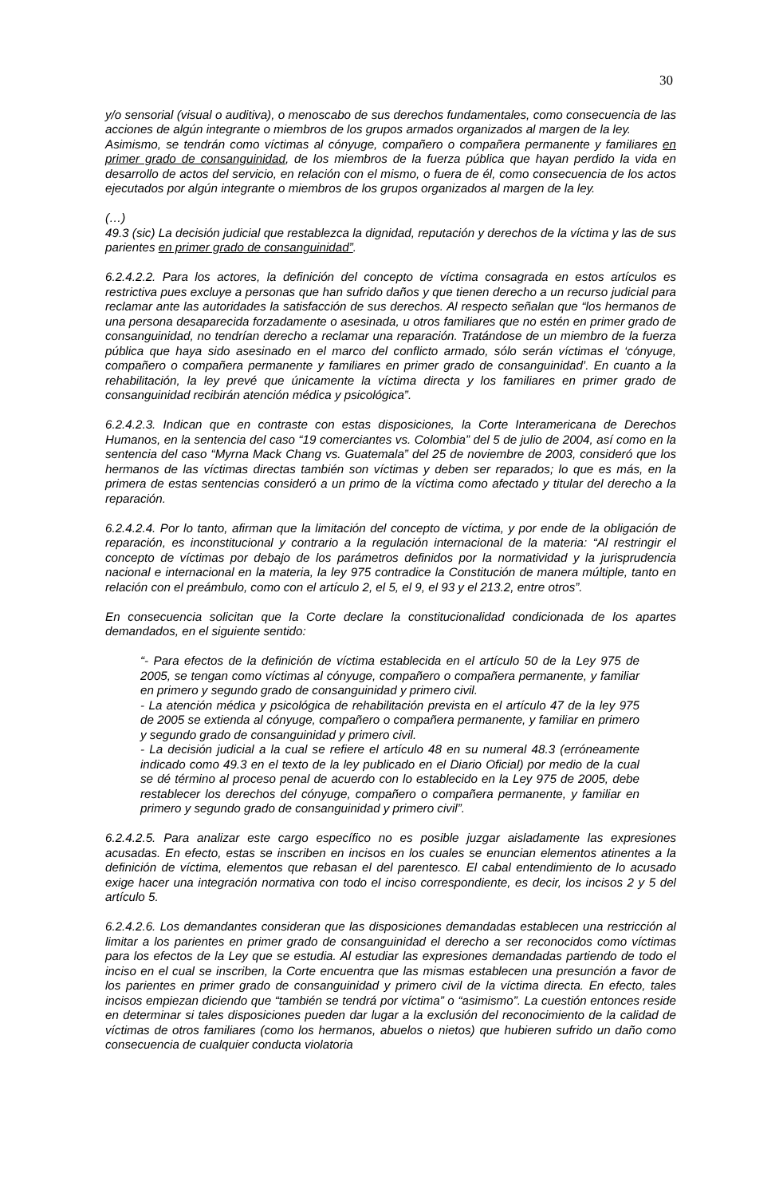30
y/o sensorial (visual o auditiva), o menoscabo de sus derechos fundamentales, como consecuencia de las acciones de algún integrante o miembros de los grupos armados organizados al margen de la ley.
Asimismo, se tendrán como víctimas al cónyuge, compañero o compañera permanente y familiares en primer grado de consanguinidad, de los miembros de la fuerza pública que hayan perdido la vida en desarrollo de actos del servicio, en relación con el mismo, o fuera de él, como consecuencia de los actos ejecutados por algún integrante o miembros de los grupos organizados al margen de la ley.
(…)
49.3 (sic) La decisión judicial que restablezca la dignidad, reputación y derechos de la víctima y las de sus parientes en primer grado de consanguinidad”.
6.2.4.2.2. Para los actores, la definición del concepto de víctima consagrada en estos artículos es restrictiva pues excluye a personas que han sufrido daños y que tienen derecho a un recurso judicial para reclamar ante las autoridades la satisfacción de sus derechos. Al respecto señalan que “los hermanos de una persona desaparecida forzadamente o asesinada, u otros familiares que no estén en primer grado de consanguinidad, no tendrían derecho a reclamar una reparación. Tratándose de un miembro de la fuerza pública que haya sido asesinado en el marco del conflicto armado, sólo serán víctimas el ‘cónyuge, compañero o compañera permanente y familiares en primer grado de consanguinidad’. En cuanto a la rehabilitación, la ley prevé que únicamente la víctima directa y los familiares en primer grado de consanguinidad recibirán atención médica y psicológica”.
6.2.4.2.3. Indican que en contraste con estas disposiciones, la Corte Interamericana de Derechos Humanos, en la sentencia del caso “19 comerciantes vs. Colombia” del 5 de julio de 2004, así como en la sentencia del caso “Myrna Mack Chang vs. Guatemala” del 25 de noviembre de 2003, consideró que los hermanos de las víctimas directas también son víctimas y deben ser reparados; lo que es más, en la primera de estas sentencias consideró a un primo de la víctima como afectado y titular del derecho a la reparación.
6.2.4.2.4. Por lo tanto, afirman que la limitación del concepto de víctima, y por ende de la obligación de reparación, es inconstitucional y contrario a la regulación internacional de la materia: “Al restringir el concepto de víctimas por debajo de los parámetros definidos por la normatividad y la jurisprudencia nacional e internacional en la materia, la ley 975 contradice la Constitución de manera múltiple, tanto en relación con el preámbulo, como con el artículo 2, el 5, el 9, el 93 y el 213.2, entre otros”.
En consecuencia solicitan que la Corte declare la constitucionalidad condicionada de los apartes demandados, en el siguiente sentido:
“- Para efectos de la definición de víctima establecida en el artículo 50 de la Ley 975 de 2005, se tengan como víctimas al cónyuge, compañero o compañera permanente, y familiar en primero y segundo grado de consanguinidad y primero civil.
- La atención médica y psicológica de rehabilitación prevista en el artículo 47 de la ley 975 de 2005 se extienda al cónyuge, compañero o compañera permanente, y familiar en primero y segundo grado de consanguinidad y primero civil.
- La decisión judicial a la cual se refiere el artículo 48 en su numeral 48.3 (erróneamente indicado como 49.3 en el texto de la ley publicado en el Diario Oficial) por medio de la cual se dé término al proceso penal de acuerdo con lo establecido en la Ley 975 de 2005, debe restablecer los derechos del cónyuge, compañero o compañera permanente, y familiar en primero y segundo grado de consanguinidad y primero civil”.
6.2.4.2.5. Para analizar este cargo específico no es posible juzgar aisladamente las expresiones acusadas. En efecto, estas se inscriben en incisos en los cuales se enuncian elementos atinentes a la definición de víctima, elementos que rebasan el del parentesco. El cabal entendimiento de lo acusado exige hacer una integración normativa con todo el inciso correspondiente, es decir, los incisos 2 y 5 del artículo 5.
6.2.4.2.6. Los demandantes consideran que las disposiciones demandadas establecen una restricción al limitar a los parientes en primer grado de consanguinidad el derecho a ser reconocidos como víctimas para los efectos de la Ley que se estudia. Al estudiar las expresiones demandadas partiendo de todo el inciso en el cual se inscriben, la Corte encuentra que las mismas establecen una presunción a favor de los parientes en primer grado de consanguinidad y primero civil de la víctima directa. En efecto, tales incisos empiezan diciendo que “también se tendrá por víctima” o “asimismo”. La cuestión entonces reside en determinar si tales disposiciones pueden dar lugar a la exclusión del reconocimiento de la calidad de víctimas de otros familiares (como los hermanos, abuelos o nietos) que hubieren sufrido un daño como consecuencia de cualquier conducta violatoria